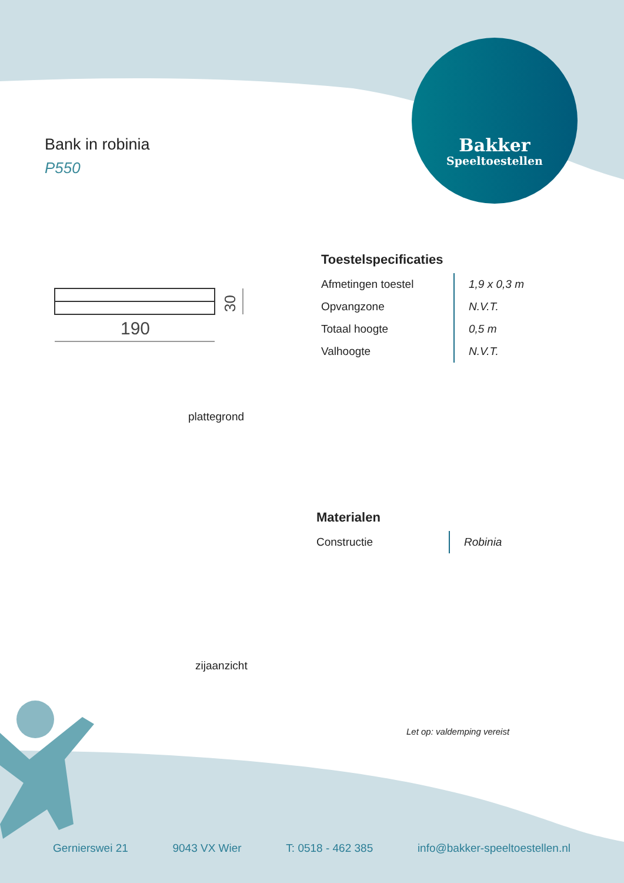190
30
Bank in robinia
P550
Bakker
Speeltoestellen
Toestelspecificaties
| Afmetingen toestel | 1,9 x 0,3 m |
| Opvangzone | N.V.T. |
| Totaal hoogte | 0,5 m |
| Valhoogte | N.V.T. |
plattegrond
Materialen
| Constructie | Robinia |
zijaanzicht
Let op: valdemping vereist
Gernierswei 21 9043 VX Wier T: 0518 - 462 385 info@bakker-speeltoestellen.nl